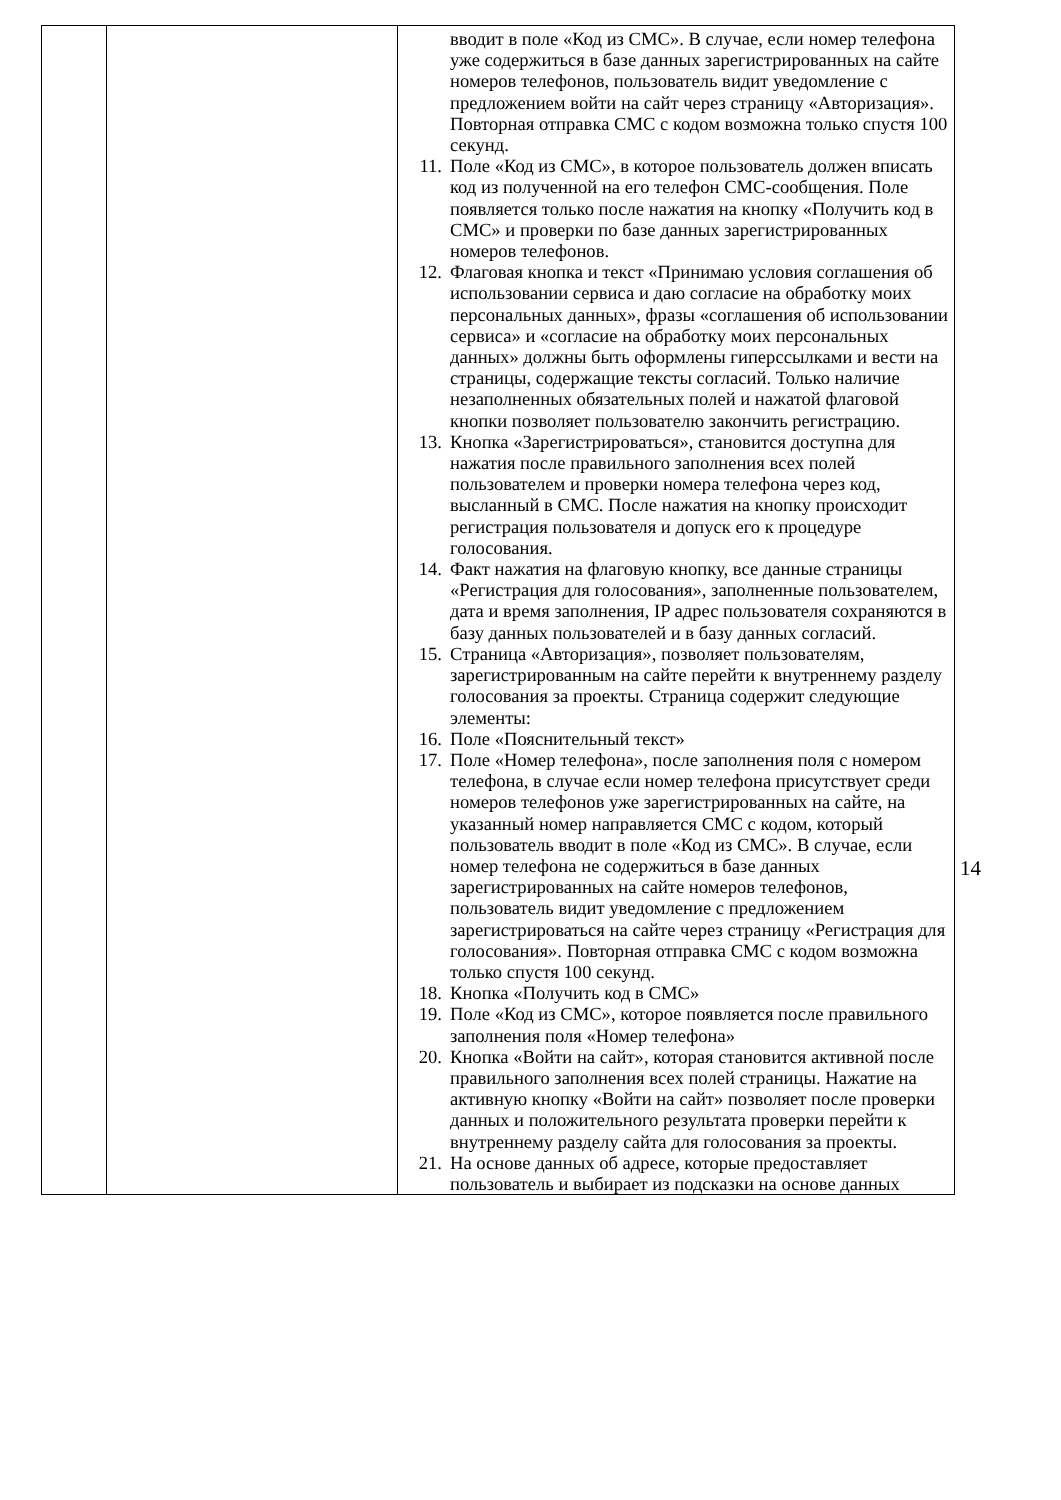| | | вводит в поле «Код из СМС». В случае, если номер телефона уже содержиться в базе данных зарегистрированных на сайте номеров телефонов, пользователь видит уведомление с предложением войти на сайт через страницу «Авторизация». Повторная отправка СМС с кодом возможна только спустя 100 секунд. 11. Поле «Код из СМС», в которое пользователь должен вписать код из полученной на его телефон СМС-сообщения. Поле появляется только после нажатия на кнопку «Получить код в СМС» и проверки по базе данных зарегистрированных номеров телефонов. 12. Флаговая кнопка и текст «Принимаю условия соглашения об использовании сервиса и даю согласие на обработку моих персональных данных», фразы «соглашения об использовании сервиса» и «согласие на обработку моих персональных данных» должны быть оформлены гиперссылками и вести на страницы, содержащие тексты согласий. Только наличие незаполненных обязательных полей и нажатой флаговой кнопки позволяет пользователю закончить регистрацию. 13. Кнопка «Зарегистрироваться», становится доступна для нажатия после правильного заполнения всех полей пользователем и проверки номера телефона через код, высланный в СМС. После нажатия на кнопку происходит регистрация пользователя и допуск его к процедуре голосования. 14. Факт нажатия на флаговую кнопку, все данные страницы «Регистрация для голосования», заполненные пользователем, дата и время заполнения, IP адрес пользователя сохраняются в базу данных пользователей и в базу данных согласий. 15. Страница «Авторизация», позволяет пользователям, зарегистрированным на сайте перейти к внутреннему разделу голосования за проекты. Страница содержит следующие элементы: 16. Поле «Пояснительный текст» 17. Поле «Номер телефона», после заполнения поля с номером телефона, в случае если номер телефона присутствует среди номеров телефонов уже зарегистрированных на сайте, на указанный номер направляется СМС с кодом, который пользователь вводит в поле «Код из СМС». В случае, если номер телефона не содержиться в базе данных зарегистрированных на сайте номеров телефонов, пользователь видит уведомление с предложением зарегистрироваться на сайте через страницу «Регистрация для голосования». Повторная отправка СМС с кодом возможна только спустя 100 секунд. 18. Кнопка «Получить код в СМС» 19. Поле «Код из СМС», которое появляется после правильного заполнения поля «Номер телефона» 20. Кнопка «Войти на сайт», которая становится активной после правильного заполнения всех полей страницы. Нажатие на активную кнопку «Войти на сайт» позволяет после проверки данных и положительного результата проверки перейти к внутреннему разделу сайта для голосования за проекты. 21. На основе данных об адресе, которые предоставляет пользователь и выбирает из подсказки на основе данных |
14